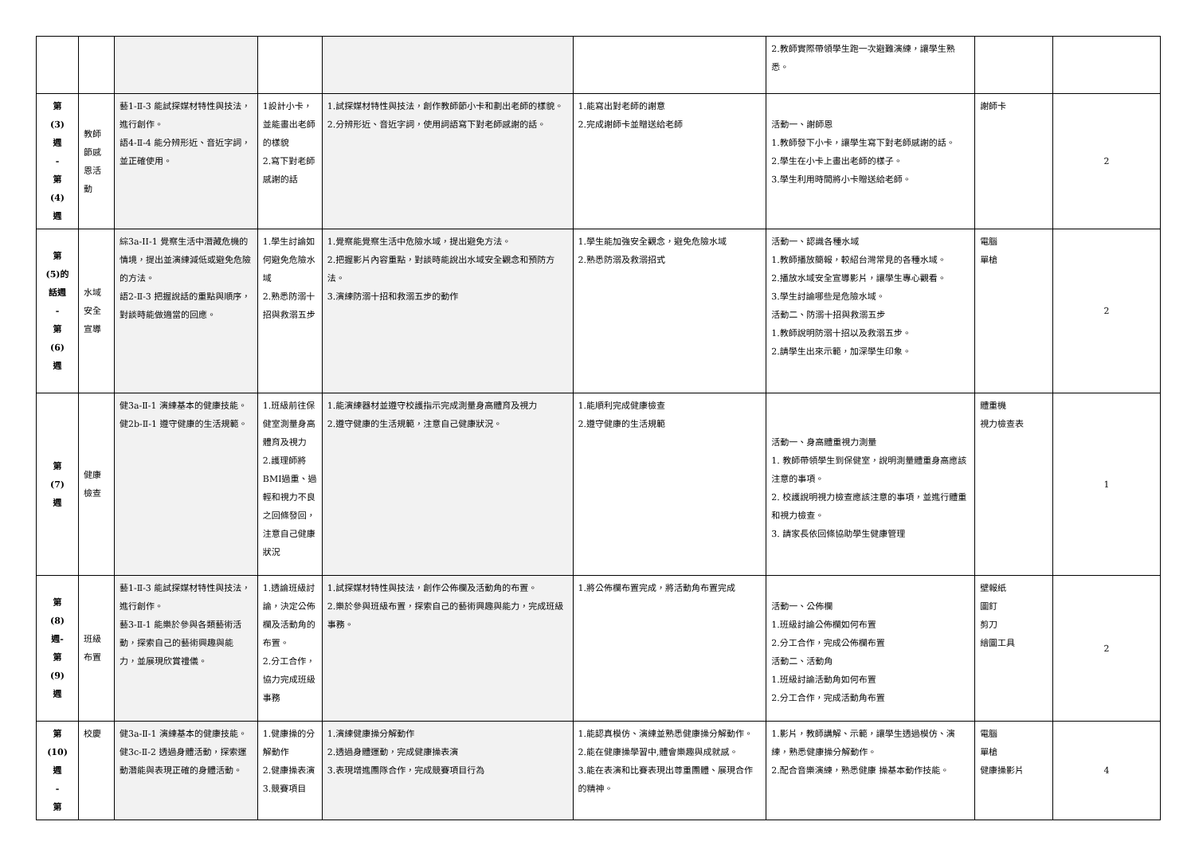| | | | | | | 2.教師實際帶領學生跑一次避難演練，讓學生熟悉。 | | |
| 第 (3) 週 - 第 (4) 週 | 教師節感恩活動 | 藝1-Ⅱ-3 能試探媒材特性與技法，進行創作。 語4-Ⅱ-4 能分辨形近、音近字詞，並正確使用。 | 1設計小卡，並能畫出老師的樣貌 2.寫下對老師感謝的話 | 1.試探媒材特性與技法，創作教師節小卡和劃出老師的樣貌。 2.分辨形近、音近字詞，使用詞語寫下對老師感謝的話。 | 1.能寫出對老師的謝意 2.完成謝師卡並贈送給老師 | 活動一、謝師恩 1.教師發下小卡，讓學生寫下對老師感謝的話。 2.學生在小卡上畫出老師的樣子。 3.學生利用時間將小卡贈送給老師。 | 謝師卡 | 2 |
| 第 (5)的話週 - 第 (6) 週 | 水域安全宣導 | 綜3a-II-1 覺察生活中潛藏危機的情境，提出並演練減低或避免危險的方法。 語2-Ⅱ-3 把握說話的重點與順序，對談時能做適當的回應。 | 1.學生討論如何避免危險水域 2.熟悉防溺十招與救溺五步 | 1.覺察能覺察生活中危險水域，提出避免方法。 2.把握影片內容重點，對談時能說出水域安全觀念和預防方法。 3.演練防溺十招和救溺五步的動作 | 1.學生能加強安全觀念，避免危險水域 2.熟悉防溺及救溺招式 | 活動一、認識各種水域 1.教師播放簡報，較紹台灣常見的各種水域。 2.播放水域安全宣導影片，讓學生專心觀看。 3.學生討論哪些是危險水域。 活動二、防溺十招與救溺五步 1.教師說明防溺十招以及救溺五步。 2.請學生出來示範，加深學生印象。 | 電腦 單槍 | 2 |
| 第 (7) 週 | 健康檢查 | 健3a-Ⅱ-1 演練基本的健康技能。 健2b-Ⅱ-1 遵守健康的生活規範。 | 1.班級前往保健室測量身高體育及視力 2.護理師將BMI過重、過輕和視力不良之回條發回，注意自己健康狀況 | 1.能演練器材並遵守校護指示完成測量身高體育及視力 2.遵守健康的生活規範，注意自己健康狀況。 | 1.能順利完成健康檢查 2.遵守健康的生活規範 | 活動一、身高體重視力測量 1. 教師帶領學生到保健室，說明測量體重身高應該注意的事項。 2. 校護說明視力檢查應該注意的事項，並進行體重和視力檢查。 3. 請家長依回條協助學生健康管理 | 體重機 視力檢查表 | 1 |
| 第 (8) 週- 第 (9) 週 | 班級布置 | 藝1-Ⅱ-3 能試探媒材特性與技法，進行創作。 藝3-Ⅱ-1 能樂於參與各類藝術活動，探索自己的藝術興趣與能 力，並展現欣賞禮儀。 | 1.透論班級討論，決定公佈欄及活動角的布置。 2.分工合作，協力完成班級事務 | 1.試探媒材特性與技法，創作公佈欄及活動角的布置。 2.樂於參與班級布置，探索自己的藝術興趣與能力，完成班級事務。 | 1.將公佈欄布置完成，將活動角布置完成 | 活動一、公佈欄 1.班級討論公佈欄如何布置 2.分工合作，完成公佈欄布置 活動二、活動角 1.班級討論活動角如何布置 2.分工合作，完成活動角布置 | 壁報紙 圖釘 剪刀 繪圖工具 | 2 |
| 第 (10) 週 - 第 | 校慶 | 健3a-Ⅱ-1 演練基本的健康技能。 健3c-Ⅱ-2 透過身體活動，探索運動潛能與表現正確的身體活動。 | 1.健康操的分解動作 2.健康操表演 3.競賽項目 | 1.演練健康操分解動作 2.透過身體運動，完成健康操表演 3.表現增進團隊合作，完成競賽項目行為 | 1.能認真模仿、演練並熟悉健康操分解動作。 2.能在健康操學習中,體會樂趣與成就感。 3.能在表演和比賽表現出尊重團體、展現合作的精神。 | 1.影片，教師講解、示範，讓學生透過模仿、演練，熟悉健康操分解動作。 2.配合音樂演練，熟悉健康 操基本動作技能。 | 電腦 單槍 健康操影片 | 4 |